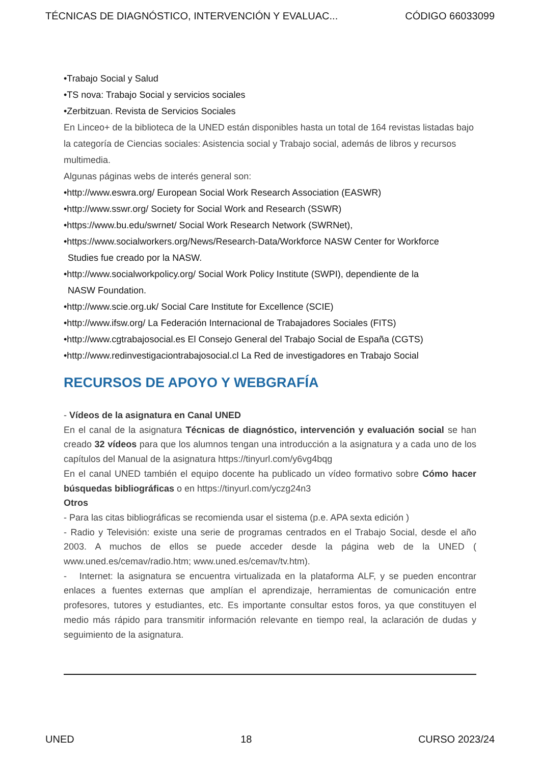TÉCNICAS DE DIAGNÓSTICO, INTERVENCIÓN Y EVALUAC... CÓDIGO 66033099
•Trabajo Social y Salud
•TS nova: Trabajo Social y servicios sociales
•Zerbitzuan. Revista de Servicios Sociales
En Linceo+ de la biblioteca de la UNED están disponibles hasta un total de 164 revistas listadas bajo la categoría de Ciencias sociales: Asistencia social y Trabajo social, además de libros y recursos multimedia.
Algunas páginas webs de interés general son:
•http://www.eswra.org/ European Social Work Research Association (EASWR)
•http://www.sswr.org/ Society for Social Work and Research (SSWR)
•https://www.bu.edu/swrnet/ Social Work Research Network (SWRNet),
•https://www.socialworkers.org/News/Research-Data/Workforce NASW Center for Workforce
Studies fue creado por la NASW.
•http://www.socialworkpolicy.org/ Social Work Policy Institute (SWPI), dependiente de la
NASW Foundation.
•http://www.scie.org.uk/ Social Care Institute for Excellence (SCIE)
•http://www.ifsw.org/ La Federación Internacional de Trabajadores Sociales (FITS)
•http://www.cgtrabajosocial.es El Consejo General del Trabajo Social de España (CGTS)
•http://www.redinvestigaciontrabajosocial.cl La Red de investigadores en Trabajo Social
RECURSOS DE APOYO Y WEBGRAFÍA
- Vídeos de la asignatura en Canal UNED
En el canal de la asignatura Técnicas de diagnóstico, intervención y evaluación social se han creado 32 vídeos para que los alumnos tengan una introducción a la asignatura y a cada uno de los capítulos del Manual de la asignatura https://tinyurl.com/y6vg4bqg
En el canal UNED también el equipo docente ha publicado un vídeo formativo sobre Cómo hacer búsquedas bibliográficas o en https://tinyurl.com/yczg24n3
Otros
- Para las citas bibliográficas se recomienda usar el sistema (p.e. APA sexta edición )
- Radio y Televisión: existe una serie de programas centrados en el Trabajo Social, desde el año 2003. A muchos de ellos se puede acceder desde la página web de la UNED ( www.uned.es/cemav/radio.htm; www.uned.es/cemav/tv.htm).
- Internet: la asignatura se encuentra virtualizada en la plataforma ALF, y se pueden encontrar enlaces a fuentes externas que amplían el aprendizaje, herramientas de comunicación entre profesores, tutores y estudiantes, etc. Es importante consultar estos foros, ya que constituyen el medio más rápido para transmitir información relevante en tiempo real, la aclaración de dudas y seguimiento de la asignatura.
UNED 18 CURSO 2023/24